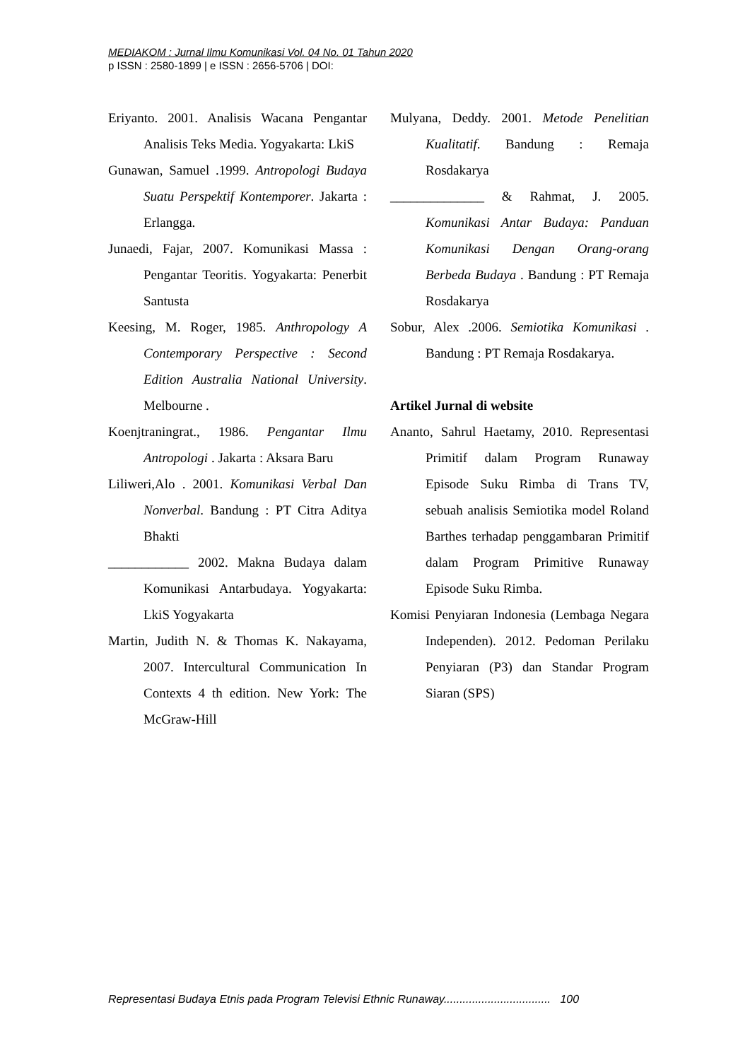MEDIAKOM : Jurnal Ilmu Komunikasi Vol. 04 No. 01 Tahun 2020
p ISSN : 2580-1899 | e ISSN : 2656-5706 | DOI:
Eriyanto. 2001. Analisis Wacana Pengantar Analisis Teks Media. Yogyakarta: LkiS
Gunawan, Samuel .1999. Antropologi Budaya Suatu Perspektif Kontemporer. Jakarta : Erlangga.
Junaedi, Fajar, 2007. Komunikasi Massa : Pengantar Teoritis. Yogyakarta: Penerbit Santusta
Keesing, M. Roger, 1985. Anthropology A Contemporary Perspective : Second Edition Australia National University. Melbourne .
Koenjtraningrat., 1986. Pengantar Ilmu Antropologi . Jakarta : Aksara Baru
Liliweri,Alo . 2001. Komunikasi Verbal Dan Nonverbal. Bandung : PT Citra Aditya Bhakti
____________ 2002. Makna Budaya dalam Komunikasi Antarbudaya. Yogyakarta: LkiS Yogyakarta
Martin, Judith N. & Thomas K. Nakayama, 2007. Intercultural Communication In Contexts 4 th edition. New York: The McGraw-Hill
Mulyana, Deddy. 2001. Metode Penelitian Kualitatif. Bandung : Remaja Rosdakarya
______________ & Rahmat, J. 2005. Komunikasi Antar Budaya: Panduan Komunikasi Dengan Orang-orang Berbeda Budaya . Bandung : PT Remaja Rosdakarya
Sobur, Alex .2006. Semiotika Komunikasi . Bandung : PT Remaja Rosdakarya.
Artikel Jurnal di website
Ananto, Sahrul Haetamy, 2010. Representasi Primitif dalam Program Runaway Episode Suku Rimba di Trans TV, sebuah analisis Semiotika model Roland Barthes terhadap penggambaran Primitif dalam Program Primitive Runaway Episode Suku Rimba.
Komisi Penyiaran Indonesia (Lembaga Negara Independen). 2012. Pedoman Perilaku Penyiaran (P3) dan Standar Program Siaran (SPS)
Representasi Budaya Etnis pada Program Televisi Ethnic Runaway.................................. 100